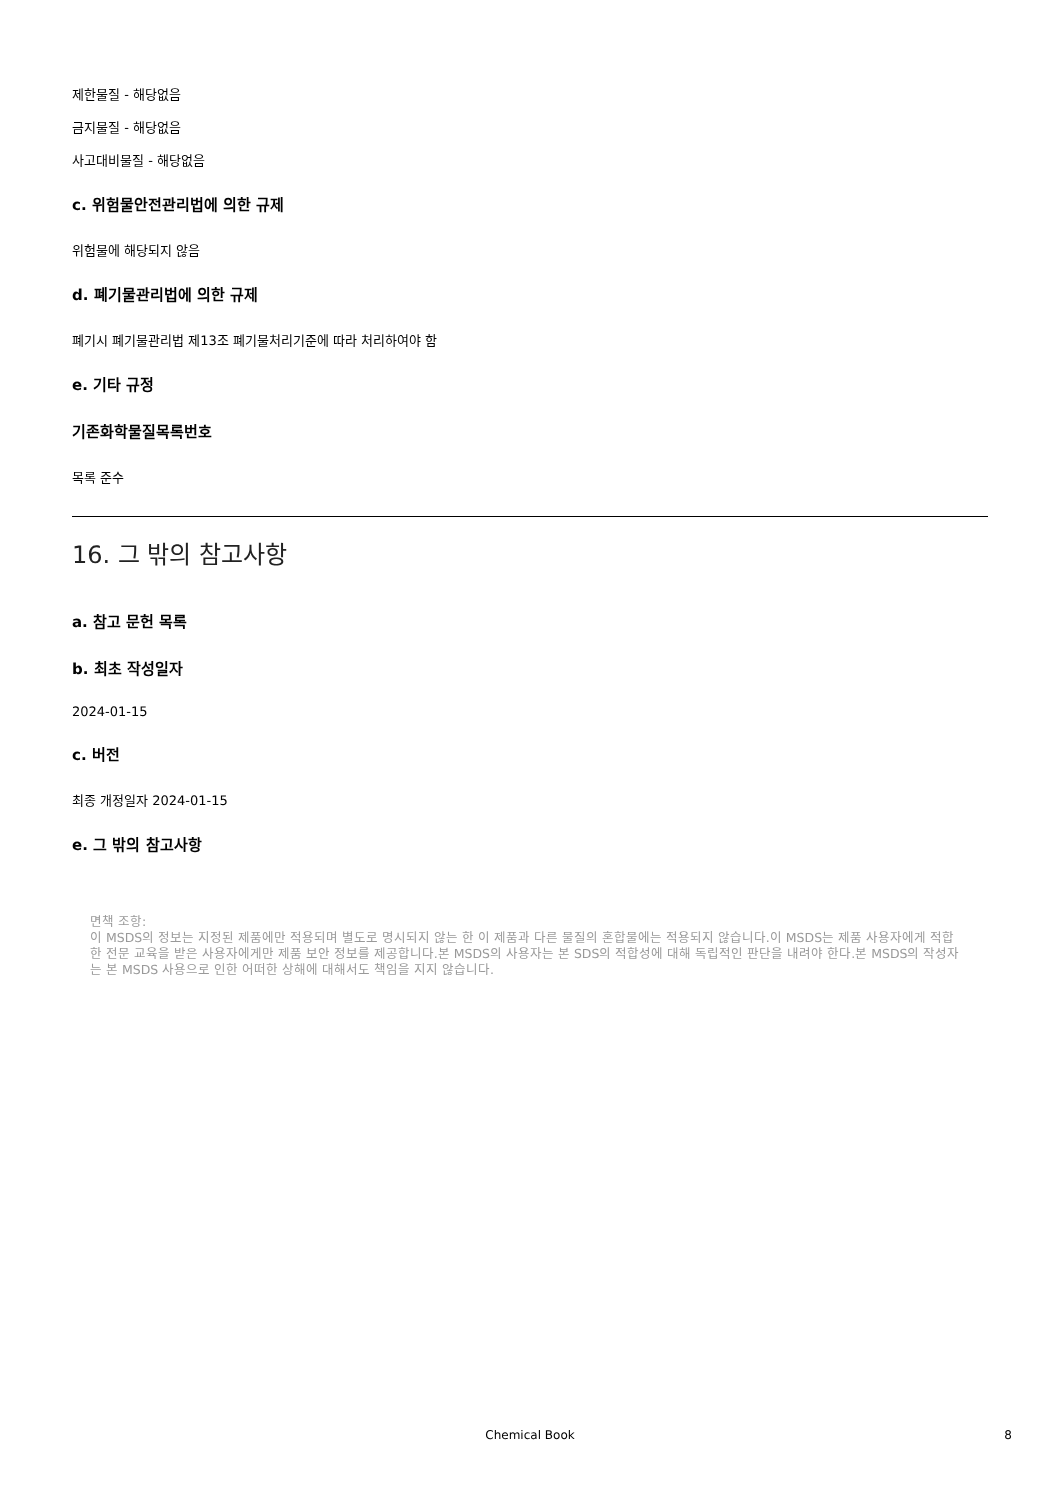제한물질 - 해당없음
금지물질 - 해당없음
사고대비물질 - 해당없음
c. 위험물안전관리법에 의한 규제
위험물에 해당되지 않음
d. 폐기물관리법에 의한 규제
폐기시 폐기물관리법 제13조 폐기물처리기준에 따라 처리하여야 함
e. 기타 규정
기존화학물질목록번호
목록 준수
16. 그 밖의 참고사항
a. 참고 문헌 목록
b. 최초 작성일자
2024-01-15
c. 버전
최종 개정일자 2024-01-15
e. 그 밖의 참고사항
면책 조항:
이 MSDS의 정보는 지정된 제품에만 적용되며 별도로 명시되지 않는 한 이 제품과 다른 물질의 혼합물에는 적용되지 않습니다.이 MSDS는 제품 사용자에게 적합한 전문 교육을 받은 사용자에게만 제품 보안 정보를 제공합니다.본 MSDS의 사용자는 본 SDS의 적합성에 대해 독립적인 판단을 내려야 한다.본 MSDS의 작성자는 본 MSDS 사용으로 인한 어떠한 상해에 대해서도 책임을 지지 않습니다.
Chemical Book
8